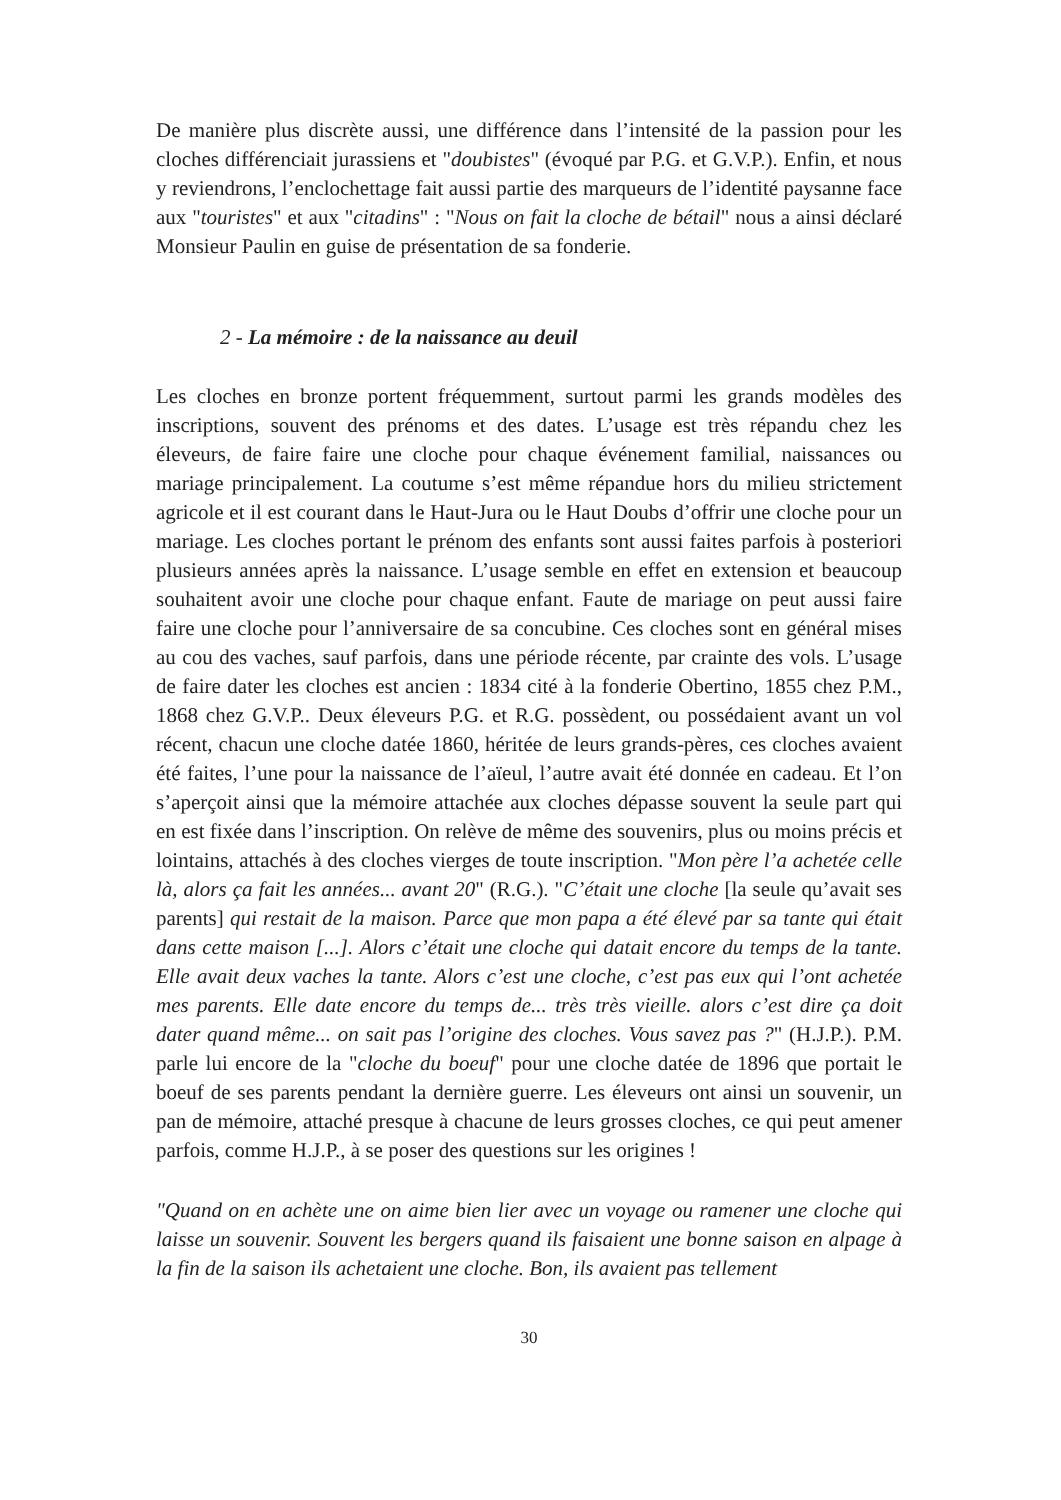De manière plus discrète aussi, une différence dans l’intensité de la passion pour les cloches différenciait jurassiens et "doubistes" (évoqué par P.G. et G.V.P.). Enfin, et nous y reviendrons, l’enclochettage fait aussi partie des marqueurs de l’identité paysanne face aux "touristes" et aux "citadins" : "Nous on fait la cloche de bétail" nous a ainsi déclaré Monsieur Paulin en guise de présentation de sa fonderie.
2 - La mémoire : de la naissance au deuil
Les cloches en bronze portent fréquemment, surtout parmi les grands modèles des inscriptions, souvent des prénoms et des dates. L’usage est très répandu chez les éleveurs, de faire faire une cloche pour chaque événement familial, naissances ou mariage principalement. La coutume s’est même répandue hors du milieu strictement agricole et il est courant dans le Haut-Jura ou le Haut Doubs d’offrir une cloche pour un mariage. Les cloches portant le prénom des enfants sont aussi faites parfois à posteriori plusieurs années après la naissance. L’usage semble en effet en extension et beaucoup souhaitent avoir une cloche pour chaque enfant. Faute de mariage on peut aussi faire faire une cloche pour l’anniversaire de sa concubine. Ces cloches sont en général mises au cou des vaches, sauf parfois, dans une période récente, par crainte des vols. L’usage de faire dater les cloches est ancien : 1834 cité à la fonderie Obertino, 1855 chez P.M., 1868 chez G.V.P.. Deux éleveurs P.G. et R.G. possèdent, ou possédaient avant un vol récent, chacun une cloche datée 1860, héritée de leurs grands-pères, ces cloches avaient été faites, l’une pour la naissance de l’aïeul, l’autre avait été donnée en cadeau. Et l’on s’aperçoit ainsi que la mémoire attachée aux cloches dépasse souvent la seule part qui en est fixée dans l’inscription. On relève de même des souvenirs, plus ou moins précis et lointains, attachés à des cloches vierges de toute inscription. "Mon père l’a achetée celle là, alors ça fait les années... avant 20" (R.G.). "C’était une cloche [la seule qu’avait ses parents] qui restait de la maison. Parce que mon papa a été élevé par sa tante qui était dans cette maison [...]. Alors c’était une cloche qui datait encore du temps de la tante. Elle avait deux vaches la tante. Alors c’est une cloche, c’est pas eux qui l’ont achetée mes parents. Elle date encore du temps de... très très vieille. alors c’est dire ça doit dater quand même... on sait pas l’origine des cloches. Vous savez pas ?" (H.J.P.). P.M. parle lui encore de la "cloche du boeuf" pour une cloche datée de 1896 que portait le boeuf de ses parents pendant la dernière guerre. Les éleveurs ont ainsi un souvenir, un pan de mémoire, attaché presque à chacune de leurs grosses cloches, ce qui peut amener parfois, comme H.J.P., à se poser des questions sur les origines !
"Quand on en achète une on aime bien lier avec un voyage ou ramener une cloche qui laisse un souvenir. Souvent les bergers quand ils faisaient une bonne saison en alpage à la fin de la saison ils achetaient une cloche. Bon, ils avaient pas tellement
30